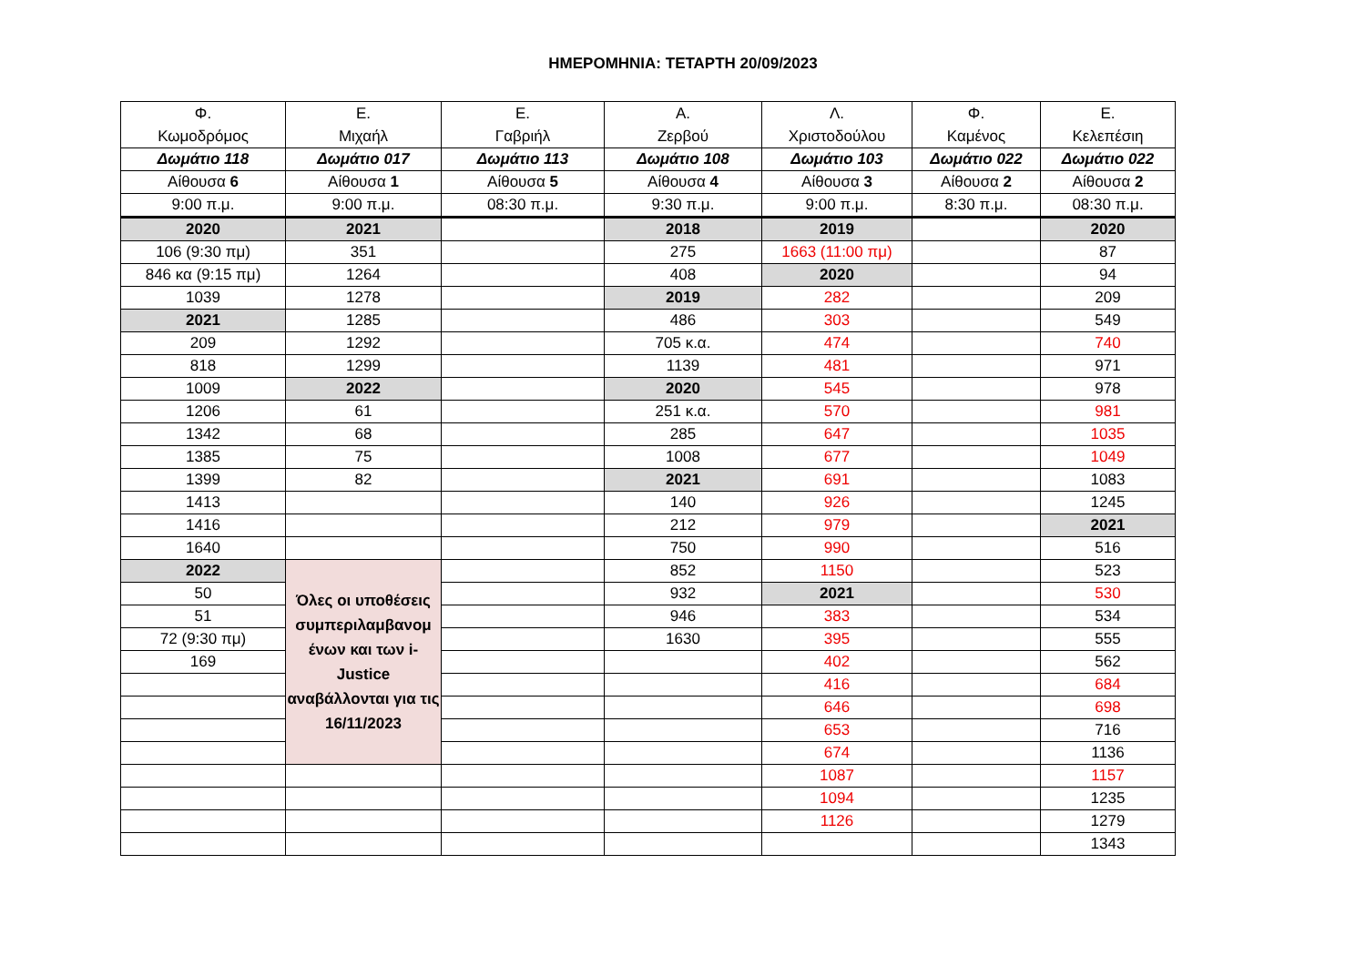ΗΜΕΡΟΜΗΝΙΑ: ΤΕΤΑΡΤΗ 20/09/2023
| Φ. Κωμοδρόμος | Ε. Μιχαήλ | Ε. Γαβριήλ | Α. Ζερβού | Λ. Χριστοδούλου | Φ. Καμένος | Ε. Κελεπέσιη |
| --- | --- | --- | --- | --- | --- | --- |
| Δωμάτιο 118 | Δωμάτιο 017 | Δωμάτιο 113 | Δωμάτιο 108 | Δωμάτιο 103 | Δωμάτιο 022 | Δωμάτιο 022 |
| Αίθουσα 6 | Αίθουσα 1 | Αίθουσα 5 | Αίθουσα 4 | Αίθουσα 3 | Αίθουσα 2 | Αίθουσα 2 |
| 9:00 π.μ. | 9:00 π.μ. | 08:30 π.μ. | 9:30 π.μ. | 9:00 π.μ. | 8:30 π.μ. | 08:30 π.μ. |
| 2020 | 2021 | | 2018 | 2019 | | 2020 |
| 106 (9:30 πμ) | 351 | | 275 | 1663 (11:00 πμ) | | 87 |
| 846 κα (9:15 πμ) | 1264 | | 408 | 2020 | | 94 |
| 1039 | 1278 | | 2019 | 282 | | 209 |
| 2021 | 1285 | | 486 | 303 | | 549 |
| 209 | 1292 | | 705 κ.α. | 474 | | 740 |
| 818 | 1299 | | 1139 | 481 | | 971 |
| 1009 | 2022 | | 2020 | 545 | | 978 |
| 1206 | 61 | | 251 κ.α. | 570 | | 981 |
| 1342 | 68 | | 285 | 647 | | 1035 |
| 1385 | 75 | | 1008 | 677 | | 1049 |
| 1399 | 82 | | 2021 | 691 | | 1083 |
| 1413 | | | 140 | 926 | | 1245 |
| 1416 | | | 212 | 979 | | 2021 |
| 1640 | | | 750 | 990 | | 516 |
| 2022 | Όλες οι υποθέσεις συμπεριλαμβανομ ένων και των i-Justice αναβάλλονται για τις 16/11/2023 | | 852 | 1150 | | 523 |
| 50 | | | 932 | 2021 | | 530 |
| 51 | | | 946 | 383 | | 534 |
| 72 (9:30 πμ) | | | 1630 | 395 | | 555 |
| 169 | | | | 402 | | 562 |
| | | | | 416 | | 684 |
| | | | | 646 | | 698 |
| | | | | 653 | | 716 |
| | | | | 674 | | 1136 |
| | | | | 1087 | | 1157 |
| | | | | 1094 | | 1235 |
| | | | | 1126 | | 1279 |
| | | | | | | 1343 |